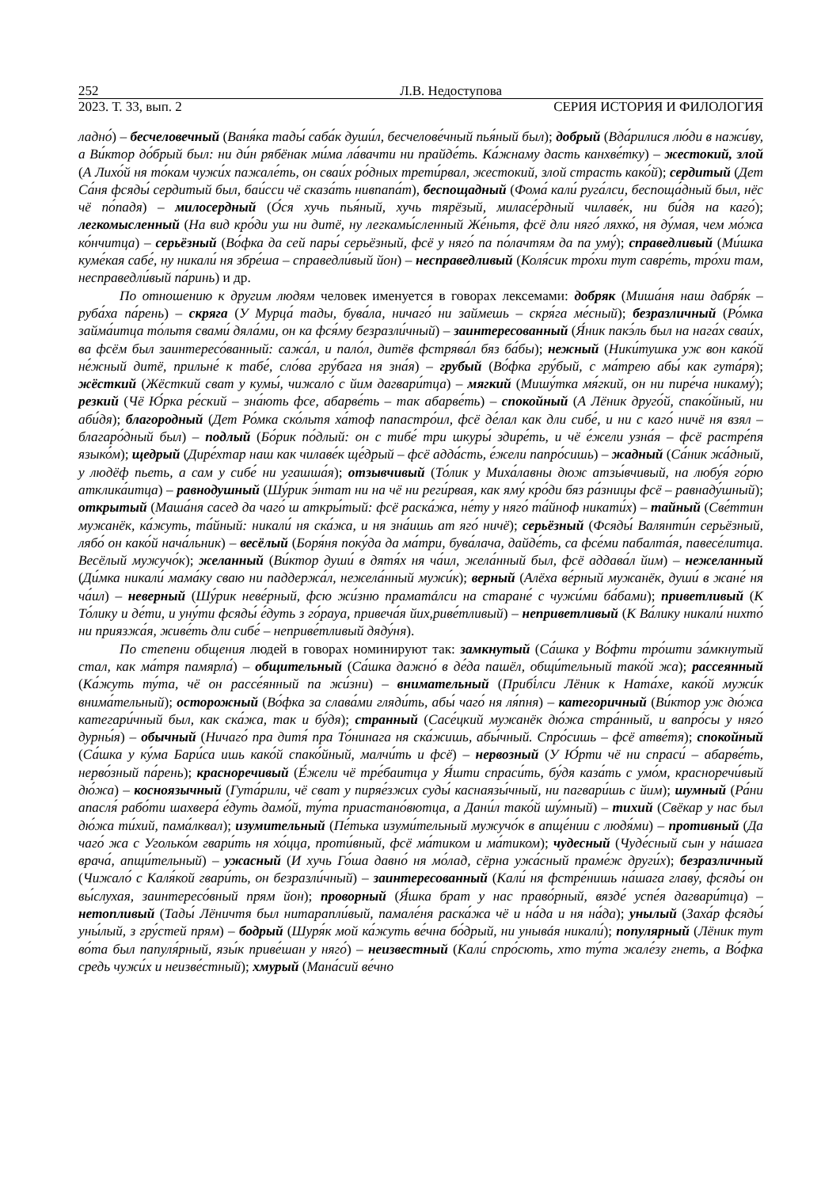252 Л.В. Недоступова
2023. Т. 33, вып. 2 СЕРИЯ ИСТОРИЯ И ФИЛОЛОГИЯ
ладно́) – бесчеловечный (Ваня́ка тады́ саба́к души́л, бесчелове́чный пья́ный был); добрый (Вда́рилися лю́ди в нажи́ву, а Ви́ктор до́брый был: ни ди́н рябёнак ми́ма ла́вачти ни прайде́ть. Ка́жнаму дасть канхве́тку) – жестокий, злой (А Лихо́й ня то́кам чужи́х пажале́ть, он сваи́х ро́дных трети́рвал, жестокий, злой страсть како́й); сердитый (Дет Са́ня фсяды́ сердитый был, баи́сси чё сказа́ть нивпапа́т), беспощадный (Фома́ кали́ руга́лси, беспоща́дный был, нёс чё по́падя) – милосердный (О́ся хучь пья́ный, хучь тярёзый, миласе́рдный чилаве́к, ни би́дя на каго́); легкомысленный (На вид кро́ди уш ни дитё, ну легкамы́сленный Же́ньтя, фсё дли няго́ ляхко́, ня ду́мая, чем мо́жа ко́нчитца) – серьёзный (Во́фка да сей пары́ серьёзный, фсё у няго́ па по́лачтям да па уму́); справедливый (Ми́шка куме́кая сабе́, ну никали́ ня збре́ша – справедли́вый йон) – несправедливый (Коля́сик тро́хи тут савре́ть, тро́хи там, несправедли́вый па́ринь) и др.
По отношению к другим людям человек именуется в говорах лексемами: добряк (Миша́ня наш дабря́к – руба́ха па́рень) – скряга (У Мурца́ тады, бува́ла, ничаго́ ни займешь – скря́га ме́сный); безразличный (Ро́мка займа́итца то́льтя свами́ дяла́ми, он ка фся́му безразли́чный) – заинтересованный (Я́ник пакэ́ль был на нага́х сваи́х, ва фсём был заинтересо́ванный: сажа́л, и пало́л, дитёв фстрява́л бяз ба́бы); нежный (Ники́тушка уж вон како́й не́жный дитё, прильне́ к табе́, сло́ва гру́бага ня зна́я) – грубый (Во́фка гру́бый, с ма́трею абы́ как гута́ря); жёсткий (Жёсткий сват у кумы́, чижало́ с йим дагвари́тца) – мягкий (Мишу́тка мя́гкий, он ни пире́ча никаму́); резкий (Чё Ю́рка ре́ский – зна́ють фсе, абарве́ть – так абарве́ть) – спокойный (А Лёник друго́й, спако́йный, ни аби́дя); благородный (Дет Ро́мка ско́льтя ха́тоф папастро́ил, фсё де́лал как дли сибе́, и ни с каго́ ничё ня взял – благаро́дный был) – подлый (Бо́рик по́длый: он с тибе́ три шкуры́ здире́ть, и чё е́жели узна́я – фсё растре́пя языко́м); щедрый (Дире́хтар наш как чилаве́к ще́дрый – фсё адда́сть, е́жели папро́сишь) – жадный (Са́ник жа́дный, у людёф пьеть, а сам у сибе́ ни угашша́я); отзывчивый (То́лик у Миха́лавны дюж атзы́вчивый, на любу́я го́рю атклика́итца) – равнодушный (Шу́рик э́нтат ни на чё ни реги́рвая, как яму́ кро́ди бяз ра́зницы фсё – равнаду́шный); открытый (Маша́ня сасед да чаго́ ш аткры́тый: фсё раска́жа, не́ту у няго́ та́йноф никати́х) – тайный (Све́ттин мужанёк, ка́жуть, та́йный: никали́ ня ска́жа, и ня зна́ишь ат яго́ ничё); серьёзный (Фсяды́ Валянти́н серьёзный, лябо́ он како́й нача́льник) – весёлый (Боря́ня поку́да да ма́три, бува́лача, дайде́ть, са фсе́ми пабалта́я, павесе́литца. Весёлый мужучо́к); желанный (Ви́ктор души́ в дятя́х ня ча́ил, жела́нный был, фсё аддава́л йим) – нежеланный (Ди́мка никали́ мама́ку сваю ни паддержа́л, нежела́нный мужи́к); верный (Алёха ве́рный мужанёк, души́ в жане́ ня ча́ил) – неверный (Шу́рик неве́рный, фсю жи́зню праматáлси на старане́ с чужи́ми ба́бами); приветливый (К То́лику и де́ти, и уну́ти фсяды́ е́дуть з го́рауа, привеча́я йих,риве́тливый) – неприветливый (К Ва́лику никали́ нихто́ ни приязжа́я, живе́ть дли сибе́ – неприве́тливый дяду́ня).
По степени общения людей в говорах номинируют так: замкнутый (Са́шка у Во́фти тро́шти за́мкнутый стал, как ма́тря памярла́) – общительный (Са́шка дажно́ в де́да пашёл, общи́тельный тако́й жа); рассеянный (Ка́жуть ту́та, чё он рассе́янный па жи́зни) – внимательный (Прибі́лси Лёник к Ната́хе, како́й мужи́к внима́тельный); осторожный (Во́фка за слава́ми гляди́ть, абы́ чаго́ ня ля́пня) – категоричный (Ви́ктор уж дю́жа категари́чный был, как ска́жа, так и бу́дя); странный (Сасе́цкий мужанёк дю́жа стра́нный, и вапро́сы у няго́ дурны́я) – обычный (Ничаго́ пра дитя́ пра То́нинага ня ска́жишь, абы́чный. Спро́сишь – фсё атве́тя); спокойный (Са́шка у ку́ма Бари́са ишь како́й спако́йный, малчи́ть и фсё) – нервозный (У Ю́рти чё ни спраси́ – абарве́ть, нерво́зный па́рень); красноречивый (Е́жели чё тре́баитца у Я́шти спраси́ть, бу́дя каза́ть с умо́м, красноречи́вый дю́жа) – косноязычный (Гута́рили, чё сват у пиряе́зжих суды́ каснаязы́чный, ни пагвари́шь с йим); шумный (Ра́ни апасля́ рабо́ти шахвера́ е́дуть дамо́й, ту́та приастано́вютца, а Дани́л тако́й шу́мный) – тихий (Свёкар у нас был дю́жа ти́хий, пама́лквал); изумительный (Пе́тька изуми́тельный мужучо́к в апще́нии с людя́ми) – противный (Да чаго́ жа с Уголько́м гвари́ть ня хо́цца, проти́вный, фсё ма́тиком и ма́тиком); чудесный (Чуде́сный сын у на́шага врача́, апщи́тельный) – ужасный (И хучь Го́ша давно́ ня мо́лад, сёрна ужа́сный праме́ж други́х); безразличный (Чижало́ с Каля́кой гвари́ть, он безразли́чный) – заинтересованный (Кали́ ня фстре́нишь на́шага главу́, фсяды́ он вы́слухая, заинтересо́вный прям йон); проворный (Я́шка брат у нас право́рный, вязде́ успе́я дагвари́тца) – нетопливый (Тады́ Лёничтя был нитарапли́вый, памале́ня раска́жа чё и на́да и ня на́да); унылый (Заха́р фсяды́ уны́лый, з гру́стей прям) – бодрый (Шуря́к мой ка́жуть ве́чна бо́дрый, ни унывáя никали́); популярный (Лёник тут во́та был папуля́рный, язы́к приве́шан у няго́) – неизвестный (Кали́ спро́сють, хто ту́та жале́зу гнеть, а Во́фка средь чужи́х и неизве́стный); хмурый (Мана́сий ве́чно